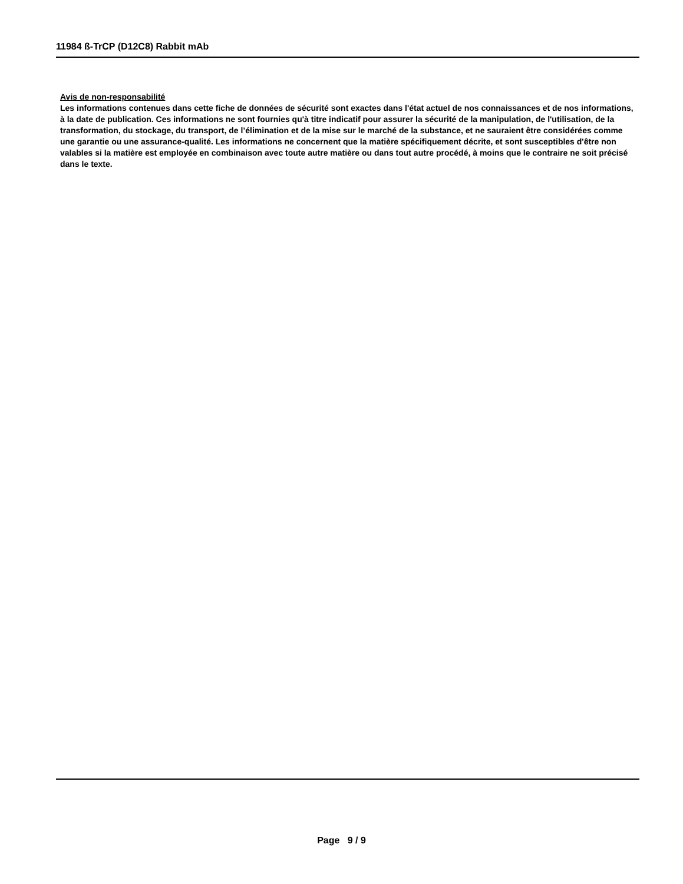11984 ß-TrCP (D12C8) Rabbit mAb
Avis de non-responsabilité
Les informations contenues dans cette fiche de données de sécurité sont exactes dans l'état actuel de nos connaissances et de nos informations, à la date de publication. Ces informations ne sont fournies qu'à titre indicatif pour assurer la sécurité de la manipulation, de l'utilisation, de la transformation, du stockage, du transport, de l’élimination et de la mise sur le marché de la substance, et ne sauraient être considérées comme une garantie ou une assurance-qualité. Les informations ne concernent que la matière spécifiquement décrite, et sont susceptibles d'être non valables si la matière est employée en combinaison avec toute autre matière ou dans tout autre procédé, à moins que le contraire ne soit précisé dans le texte.
Page 9 / 9